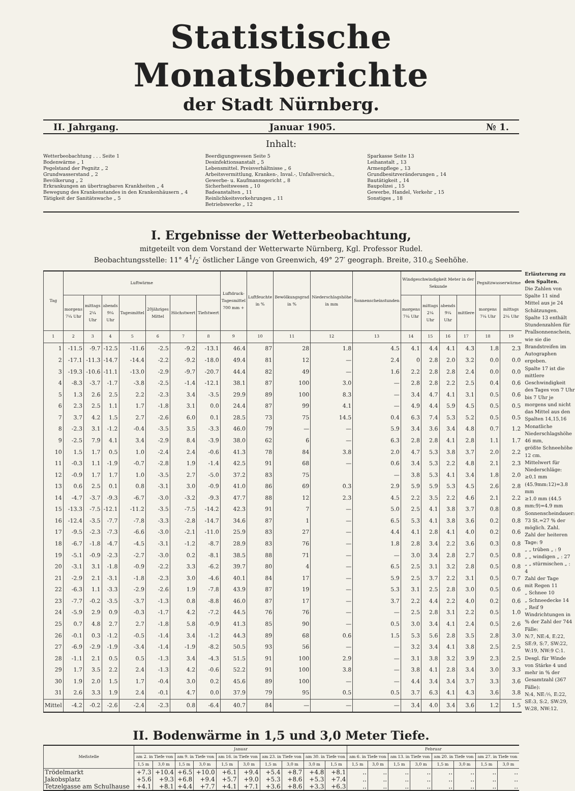Statistische Monatsberichte
der Stadt Nürnberg.
II. Jahrgang. Januar 1905. № 1.
Inhalt:
Wetterbeobachtung . . . Seite 1
Bodenwärme „ 1
Pegelstand der Pegnitz „ 2
Grundwasserstand „ 2
Bevölkerung „ 2
Erkrankungen an übertragbaren Krankheiten „ 4
Bewegung des Krankenstandes in den Krankenhäusern „ 4
Tätigkeit der Sanitätswache „ 5
Beerdigungswesen Seite 5
Desinfektionsanstalt „ 5
Lebensmittel. Preisverhältnisse „ 6
Arbeitsvermittlung, Kranken-, Inval.-, Unfallversich., Gewerbe- u. Kaufmannsgericht „ 8
Sicherheitswesen „ 10
Badeanstalten „ 11
Reinlichkeitsvorkehrungen „ 11
Betriebswerke „ 12
Sparkasse Seite 13
Leihanstalt „ 13
Armenpflege „ 13
Grundbesitzveränderungen „ 14
Bautätigkeit „ 14
Baupolizei „ 15
Gewerbe, Handel, Verkehr „ 15
Sonstiges „ 18
I. Ergebnisse der Wetterbeobachtung,
mitgeteilt von dem Vorstand der Wetterwarte Nürnberg, Kgl. Professor Rudel.
Beobachtungsstelle: 11° 41/2′ östlicher Länge von Greenwich, 49° 27′ geograph. Breite, 310.<sub>6</sub> Seehöhe.
| Tag | Luftwärme | | | | | | | Luftdruck-Tagesmittel 700 mm + | Luftfeuchte in % | Bewölkungsgrad in % | Niederschlagshöhe in mm | Sonnenscheinstunden | Windgeschwindigkeit Meter in der Sekunde | | | | Pegnitzwasserwärme | |
| --- | --- | --- | --- | --- | --- | --- | --- | --- | --- | --- | --- | --- | --- | --- | --- | --- | --- | --- |
| | morgens 7¼ Uhr | mittags 2¼ Uhr | abends 9¼ Uhr | Tagesmittel | 20jähriges Mittel | Höchstwert | Tiefstwert | | | | | | morgens 7¼ Uhr | mittags 2¼ Uhr | abends 9¼ Uhr | mittlere | morgens 7¼ Uhr | mittags 2¼ Uhr |
| 1 | 2 | 3 | 4 | 5 | 6 | 7 | 8 | 9 | 10 | 11 | 12 | 13 | 14 | 15 | 16 | 17 | 18 | 19 |
| 1 | -11.5 | -9.7 | -12.5 | -11.6 | -2.5 | -9.2 | -13.1 | 46.4 | 87 | 28 | 1.8 | 4.5 | 4.1 | 4.4 | 4.1 | 4.3 | 1.8 | 2.3 |
| 2 | -17.1 | -11.3 | -14.7 | -14.4 | -2.2 | -9.2 | -18.0 | 49.4 | 81 | 12 | — | 2.4 | 0 | 2.8 | 2.0 | 3.2 | 0.0 | 0.0 |
| 3 | -19.3 | -10.6 | -11.1 | -13.0 | -2.9 | -9.7 | -20.7 | 44.4 | 82 | 49 | — | 1.6 | 2.2 | 2.8 | 2.8 | 2.4 | 0.0 | 0.0 |
| 4 | -8.3 | -3.7 | -1.7 | -3.8 | -2.5 | -1.4 | -12.1 | 38.1 | 87 | 100 | 3.0 | — | 2.8 | 2.8 | 2.2 | 2.5 | 0.4 | 0.6 |
| 5 | 1.3 | 2.6 | 2.5 | 2.2 | -2.3 | 3.4 | -3.5 | 29.9 | 89 | 100 | 8.3 | — | 3.4 | 4.7 | 4.1 | 3.1 | 0.5 | 0.6 |
| 6 | 2.3 | 2.5 | 1.1 | 1.7 | -1.8 | 3.1 | 0.0 | 24.4 | 87 | 99 | 4.1 | — | 4.9 | 4.4 | 5.9 | 4.5 | 0.5 | 0.5 |
| 7 | 3.7 | 4.2 | 1.5 | 2.7 | -2.6 | 6.0 | 0.1 | 28.5 | 73 | 75 | 14.5 | 0.4 | 6.3 | 7.4 | 5.3 | 5.2 | 0.5 | 0.5 |
| 8 | -2.3 | 3.1 | -1.2 | -0.4 | -3.5 | 3.5 | -3.3 | 46.0 | 79 | — | — | 5.9 | 3.4 | 3.6 | 3.4 | 4.8 | 0.7 | 1.2 |
| 9 | -2.5 | 7.9 | 4.1 | 3.4 | -2.9 | 8.4 | -3.9 | 38.0 | 62 | 6 | — | 6.3 | 2.8 | 2.8 | 4.1 | 2.8 | 1.1 | 1.7 |
| 10 | 1.5 | 1.7 | 0.5 | 1.0 | -2.4 | 2.4 | -0.6 | 41.3 | 78 | 84 | 3.8 | 2.0 | 4.7 | 5.3 | 3.8 | 3.7 | 2.0 | 2.2 |
| 11 | -0.3 | 1.1 | -1.9 | -0.7 | -2.8 | 1.9 | -1.4 | 42.5 | 91 | 68 | — | 0.6 | 3.4 | 5.3 | 2.2 | 4.8 | 2.1 | 2.3 |
| 12 | -0.9 | 1.7 | 1.7 | 1.0 | -3.5 | 2.7 | -5.0 | 37.2 | 83 | 75 | | — | 3.8 | 5.3 | 4.1 | 3.4 | 1.8 | 2.0 |
| 13 | 0.6 | 2.5 | 0.1 | 0.8 | -3.1 | 3.0 | -0.9 | 41.0 | 86 | 69 | 0.3 | 2.9 | 5.9 | 5.9 | 5.3 | 4.5 | 2.6 | 2.8 |
| 14 | -4.7 | -3.7 | -9.3 | -6.7 | -3.0 | -3.2 | -9.3 | 47.7 | 88 | 12 | 2.3 | 4.5 | 2.2 | 3.5 | 2.2 | 4.6 | 2.1 | 2.2 |
| 15 | -13.3 | -7.5 | -12.1 | -11.2 | -3.5 | -7.5 | -14.2 | 42.3 | 91 | 7 | — | 5.0 | 2.5 | 4.1 | 3.8 | 3.7 | 0.8 | 0.8 |
| 16 | -12.4 | -3.5 | -7.7 | -7.8 | -3.3 | -2.8 | -14.7 | 34.6 | 87 | 1 | — | 6.5 | 5.3 | 4.1 | 3.8 | 3.6 | 0.2 | 0.8 |
| 17 | -9.5 | -2.3 | -7.3 | -6.6 | -3.0 | -2.1 | -11.0 | 25.9 | 83 | 27 | — | 4.4 | 4.1 | 2.8 | 4.1 | 4.0 | 0.2 | 0.6 |
| 18 | -6.7 | -1.8 | -4.7 | -4.5 | -3.1 | -1.2 | -8.7 | 28.9 | 83 | 76 | — | 1.8 | 2.8 | 3.4 | 2.2 | 3.6 | 0.3 | 0.8 |
| 19 | -5.1 | -0.9 | -2.3 | -2.7 | -3.0 | 0.2 | -8.1 | 38.5 | 88 | 71 | — | — | 3.0 | 3.4 | 2.8 | 2.7 | 0.5 | 0.8 |
| 20 | -3.1 | 3.1 | -1.8 | -0.9 | -2.2 | 3.3 | -6.2 | 39.7 | 80 | 4 | — | 6.5 | 2.5 | 3.1 | 3.2 | 2.8 | 0.5 | 0.8 |
| 21 | -2.9 | 2.1 | -3.1 | -1.8 | -2.3 | 3.0 | -4.6 | 40.1 | 84 | 17 | — | 5.9 | 2.5 | 3.7 | 2.2 | 3.1 | 0.5 | 0.7 |
| 22 | -6.3 | 1.1 | -3.3 | -2.9 | -2.6 | 1.9 | -7.8 | 43.9 | 87 | 19 | — | 5.3 | 3.1 | 2.5 | 2.8 | 3.0 | 0.5 | 0.6 |
| 23 | -7.7 | -0.2 | -3.5 | -3.7 | -1.3 | 0.8 | -8.8 | 46.0 | 87 | 17 | — | 3.7 | 2.2 | 4.4 | 2.2 | 4.0 | 0.2 | 0.6 |
| 24 | -5.9 | 2.9 | 0.9 | -0.3 | -1.7 | 4.2 | -7.2 | 44.5 | 76 | 76 | — | — | 2.5 | 2.8 | 3.1 | 2.2 | 0.5 | 1.0 |
| 25 | 0.7 | 4.8 | 2.7 | 2.7 | -1.8 | 5.8 | -0.9 | 41.3 | 85 | 90 | — | 0.5 | 3.0 | 3.4 | 4.1 | 2.4 | 0.5 | 2.6 |
| 26 | -0.1 | 0.3 | -1.2 | -0.5 | -1.4 | 3.4 | -1.2 | 44.3 | 89 | 68 | 0.6 | 1.5 | 5.3 | 5.6 | 2.8 | 3.5 | 2.8 | 3.0 |
| 27 | -6.9 | -2.9 | -1.9 | -3.4 | -1.4 | -1.9 | -8.2 | 50.5 | 93 | 56 | — | — | 3.2 | 3.4 | 4.1 | 3.8 | 2.5 | 2.5 |
| 28 | -1.1 | 2.1 | 0.5 | 0.5 | -1.3 | 3.4 | -4.3 | 51.5 | 91 | 100 | 2.9 | — | 3.1 | 3.8 | 3.2 | 3.9 | 2.3 | 2.5 |
| 29 | 1.7 | 3.5 | 2.2 | 2.4 | -1.3 | 4.2 | -0.6 | 52.2 | 91 | 100 | 3.8 | — | 3.8 | 4.1 | 2.8 | 3.4 | 3.0 | 3.3 |
| 30 | 1.9 | 2.0 | 1.5 | 1.7 | -0.4 | 3.0 | 0.2 | 45.6 | 89 | 100 | — | — | 4.4 | 3.4 | 3.4 | 3.7 | 3.3 | 3.6 |
| 31 | 2.6 | 3.3 | 1.9 | 2.4 | -0.1 | 4.7 | 0.0 | 37.9 | 79 | 95 | 0.5 | 0.5 | 3.7 | 6.3 | 4.1 | 4.3 | 3.6 | 3.8 |
| Mittel | -4.2 | -0.2 | -2.6 | -2.4 | -2.3 | 0.8 | -6.4 | 40.7 | 84 | — | — | — | 3.4 | 4.0 | 3.4 | 3.6 | 1.2 | 1.5 |
Erläuterung zu den Spalten.
Die Zahlen von Spalte 11 sind Mittel aus je 24 Schätzungen. Spalte 13 enthält Stundenzahlen für Prallsonnenschein, wie sie die Brandstreifen im Autographen ergeben.
Spalte 17 ist die mittlere Geschwindigkeit des Tages von 7 Uhr bis 7 Uhr je morgens und nicht das Mittel aus den Spalten 14,15,16
Monatliche Niederschlagshöhe 46 mm,
größte Schneehöhe 12 cm.
Mittelwert für Niederschläge:
≥0.1 mm (45.9mm:12)=3.8 mm
≥1.0 mm (44.5 mm:9)=4.9 mm
Sonnenscheindauer:
73 St.=27 % der möglich. Zahl.
Zahl der heiteren Tage: 9
„ „ trüben „ : 9
„ „ windigen „ : 27
„ „ stürmischen „ : 4
Zahl der Tage
mit Regen 11
„ Schnee 10
„ Schneedecke 14
„ Reif 9
Windrichtungen in % der Zahl der 744 Fälle:
N:7, NE:4, E:22, SE:9, S:7, SW:22, W:19, NW:9 C:1.
Desgl. für Winde von Stärke 4 und mehr in % der Gesamtzahl (367 Fälle):
N:4, NE:⅓, E:22, SE:3, S:2, SW:29, W:28, NW:12.
II. Bodenwärme in 1,5 und 3,0 Meter Tiefe.
| Meßstelle | Januar | | | | | | | | | | Februar | | | | | | | |
| --- | --- | --- | --- | --- | --- | --- | --- | --- | --- | --- | --- | --- | --- | --- | --- | --- | --- | --- |
| | am 2. in Tiefe von | | am 9. in Tiefe von | | am 16. in Tiefe von | | am 23. in Tiefe von | | am 30. in Tiefe von | | am 6. in Tiefe von | | am 13. in Tiefe von | | am 20. in Tiefe von | | am 27. in Tiefe von | |
| | 1,5 m | 3,0 m | 1,5 m | 3,0 m | 1,5 m | 3,0 m | 1,5 m | 3,0 m | 3,0 m | 1,5 m | 1,5 m | 3,0 m | 1,5 m | 3,0 m | 1,5 m | 3,0 m | 1,5 m | 3,0 m |
| Trödelmarkt | +7.3 | +10.4 | +6.5 | +10.0 | +6.1 | +9.4 | +5.4 | +8.7 | +4.8 | +8.1 | .. | .. | .. | .. | .. | .. | .. | .. |
| Jakobsplatz | +5.6 | +9.3 | +6.8 | +9.4 | +5.7 | +9.0 | +5.3 | +8.6 | +5.3 | +7.4 | .. | .. | .. | .. | .. | .. | .. | .. |
| Tetzelgasse am Schulhause | +4.1 | +8.1 | +4.4 | +7.7 | +4.1 | +7.1 | +3.6 | +8.6 | +3.3 | +6.3 | .. | .. | .. | .. | .. | .. | .. | .. |